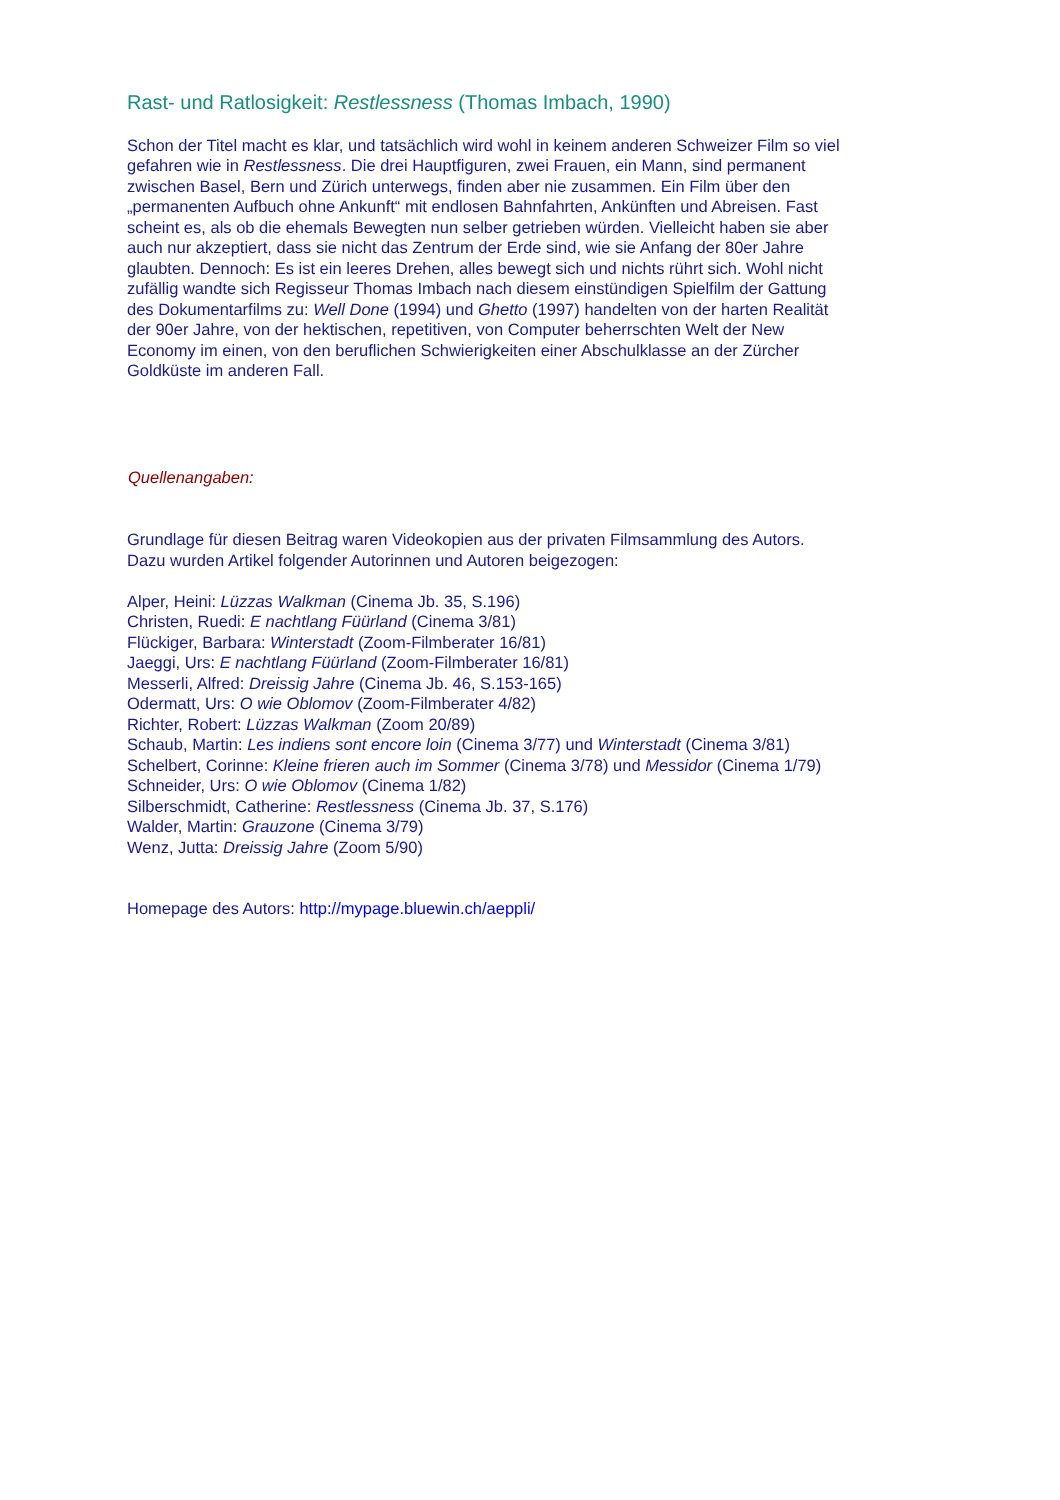Rast- und Ratlosigkeit: Restlessness (Thomas Imbach, 1990)
Schon der Titel macht es klar, und tatsächlich wird wohl in keinem anderen Schweizer Film so viel gefahren wie in Restlessness. Die drei Hauptfiguren, zwei Frauen, ein Mann, sind permanent zwischen Basel, Bern und Zürich unterwegs, finden aber nie zusammen. Ein Film über den „permanenten Aufbuch ohne Ankunft“ mit endlosen Bahnfahrten, Ankünften und Abreisen. Fast scheint es, als ob die ehemals Bewegten nun selber getrieben würden. Vielleicht haben sie aber auch nur akzeptiert, dass sie nicht das Zentrum der Erde sind, wie sie Anfang der 80er Jahre glaubten. Dennoch: Es ist ein leeres Drehen, alles bewegt sich und nichts rührt sich. Wohl nicht zufällig wandte sich Regisseur Thomas Imbach nach diesem einstündigen Spielfilm der Gattung des Dokumentarfilms zu: Well Done (1994) und Ghetto (1997) handelten von der harten Realität der 90er Jahre, von der hektischen, repetitiven, von Computer beherrschten Welt der New Economy im einen, von den beruflichen Schwierigkeiten einer Abschulklasse an der Zürcher Goldküste im anderen Fall.
Quellenangaben:
Grundlage für diesen Beitrag waren Videokopien aus der privaten Filmsammlung des Autors. Dazu wurden Artikel folgender Autorinnen und Autoren beigezogen:
Alper, Heini: Lüzzas Walkman (Cinema Jb. 35, S.196)
Christen, Ruedi: E nachtlang Füürland (Cinema 3/81)
Flückiger, Barbara: Winterstadt (Zoom-Filmberater 16/81)
Jaeggi, Urs: E nachtlang Füürland (Zoom-Filmberater 16/81)
Messerli, Alfred: Dreissig Jahre (Cinema Jb. 46, S.153-165)
Odermatt, Urs: O wie Oblomov (Zoom-Filmberater 4/82)
Richter, Robert: Lüzzas Walkman (Zoom 20/89)
Schaub, Martin: Les indiens sont encore loin (Cinema 3/77) und Winterstadt (Cinema 3/81)
Schelbert, Corinne: Kleine frieren auch im Sommer (Cinema 3/78) und Messidor (Cinema 1/79)
Schneider, Urs: O wie Oblomov (Cinema 1/82)
Silberschmidt, Catherine: Restlessness (Cinema Jb. 37, S.176)
Walder, Martin: Grauzone (Cinema 3/79)
Wenz, Jutta: Dreissig Jahre (Zoom 5/90)
Homepage des Autors: http://mypage.bluewin.ch/aeppli/